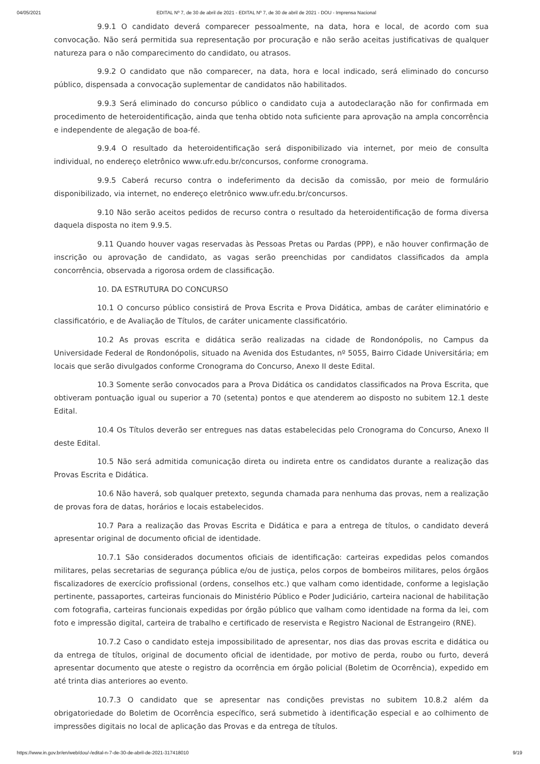04/05/2021 EDITAL Nº 7, de 30 de abril de 2021 - EDITAL Nº 7, de 30 de abril de 2021 - DOU - Imprensa Nacional
9.9.1 O candidato deverá comparecer pessoalmente, na data, hora e local, de acordo com sua convocação. Não será permitida sua representação por procuração e não serão aceitas justificativas de qualquer natureza para o não comparecimento do candidato, ou atrasos.
9.9.2 O candidato que não comparecer, na data, hora e local indicado, será eliminado do concurso público, dispensada a convocação suplementar de candidatos não habilitados.
9.9.3 Será eliminado do concurso público o candidato cuja a autodeclaração não for confirmada em procedimento de heteroidentificação, ainda que tenha obtido nota suficiente para aprovação na ampla concorrência e independente de alegação de boa-fé.
9.9.4 O resultado da heteroidentificação será disponibilizado via internet, por meio de consulta individual, no endereço eletrônico www.ufr.edu.br/concursos, conforme cronograma.
9.9.5 Caberá recurso contra o indeferimento da decisão da comissão, por meio de formulário disponibilizado, via internet, no endereço eletrônico www.ufr.edu.br/concursos.
9.10 Não serão aceitos pedidos de recurso contra o resultado da heteroidentificação de forma diversa daquela disposta no item 9.9.5.
9.11 Quando houver vagas reservadas às Pessoas Pretas ou Pardas (PPP), e não houver confirmação de inscrição ou aprovação de candidato, as vagas serão preenchidas por candidatos classificados da ampla concorrência, observada a rigorosa ordem de classificação.
10. DA ESTRUTURA DO CONCURSO
10.1 O concurso público consistirá de Prova Escrita e Prova Didática, ambas de caráter eliminatório e classificatório, e de Avaliação de Títulos, de caráter unicamente classificatório.
10.2 As provas escrita e didática serão realizadas na cidade de Rondonópolis, no Campus da Universidade Federal de Rondonópolis, situado na Avenida dos Estudantes, nº 5055, Bairro Cidade Universitária; em locais que serão divulgados conforme Cronograma do Concurso, Anexo II deste Edital.
10.3 Somente serão convocados para a Prova Didática os candidatos classificados na Prova Escrita, que obtiveram pontuação igual ou superior a 70 (setenta) pontos e que atenderem ao disposto no subitem 12.1 deste Edital.
10.4 Os Títulos deverão ser entregues nas datas estabelecidas pelo Cronograma do Concurso, Anexo II deste Edital.
10.5 Não será admitida comunicação direta ou indireta entre os candidatos durante a realização das Provas Escrita e Didática.
10.6 Não haverá, sob qualquer pretexto, segunda chamada para nenhuma das provas, nem a realização de provas fora de datas, horários e locais estabelecidos.
10.7 Para a realização das Provas Escrita e Didática e para a entrega de títulos, o candidato deverá apresentar original de documento oficial de identidade.
10.7.1 São considerados documentos oficiais de identificação: carteiras expedidas pelos comandos militares, pelas secretarias de segurança pública e/ou de justiça, pelos corpos de bombeiros militares, pelos órgãos fiscalizadores de exercício profissional (ordens, conselhos etc.) que valham como identidade, conforme a legislação pertinente, passaportes, carteiras funcionais do Ministério Público e Poder Judiciário, carteira nacional de habilitação com fotografia, carteiras funcionais expedidas por órgão público que valham como identidade na forma da lei, com foto e impressão digital, carteira de trabalho e certificado de reservista e Registro Nacional de Estrangeiro (RNE).
10.7.2 Caso o candidato esteja impossibilitado de apresentar, nos dias das provas escrita e didática ou da entrega de títulos, original de documento oficial de identidade, por motivo de perda, roubo ou furto, deverá apresentar documento que ateste o registro da ocorrência em órgão policial (Boletim de Ocorrência), expedido em até trinta dias anteriores ao evento.
10.7.3 O candidato que se apresentar nas condições previstas no subitem 10.8.2 além da obrigatoriedade do Boletim de Ocorrência específico, será submetido à identificação especial e ao colhimento de impressões digitais no local de aplicação das Provas e da entrega de títulos.
https://www.in.gov.br/en/web/dou/-/edital-n-7-de-30-de-abril-de-2021-317418010 9/19